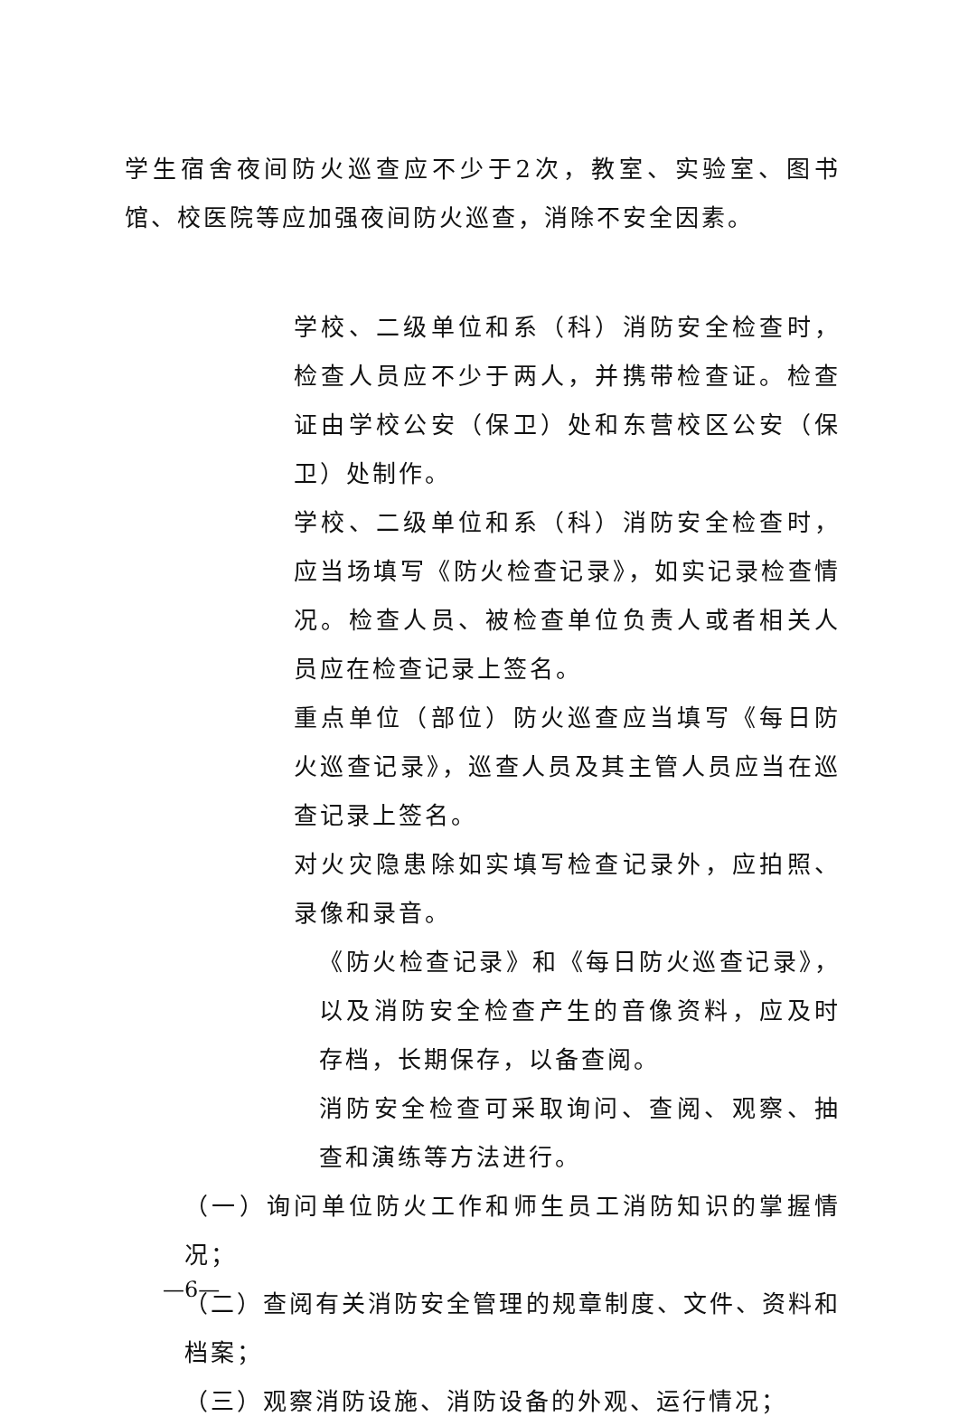学生宿舍夜间防火巡查应不少于2次，教室、实验室、图书馆、校医院等应加强夜间防火巡查，消除不安全因素。
学校、二级单位和系（科）消防安全检查时，检查人员应不少于两人，并携带检查证。检查证由学校公安（保卫）处和东营校区公安（保卫）处制作。
学校、二级单位和系（科）消防安全检查时，应当场填写《防火检查记录》，如实记录检查情况。检查人员、被检查单位负责人或者相关人员应在检查记录上签名。
重点单位（部位）防火巡查应当填写《每日防火巡查记录》，巡查人员及其主管人员应当在巡查记录上签名。
对火灾隐患除如实填写检查记录外，应拍照、录像和录音。
《防火检查记录》和《每日防火巡查记录》，以及消防安全检查产生的音像资料，应及时存档，长期保存，以备查阅。
消防安全检查可采取询问、查阅、观察、抽查和演练等方法进行。
（一）询问单位防火工作和师生员工消防知识的掌握情况；
（二）查阅有关消防安全管理的规章制度、文件、资料和档案；
（三）观察消防设施、消防设备的外观、运行情况；
—6—